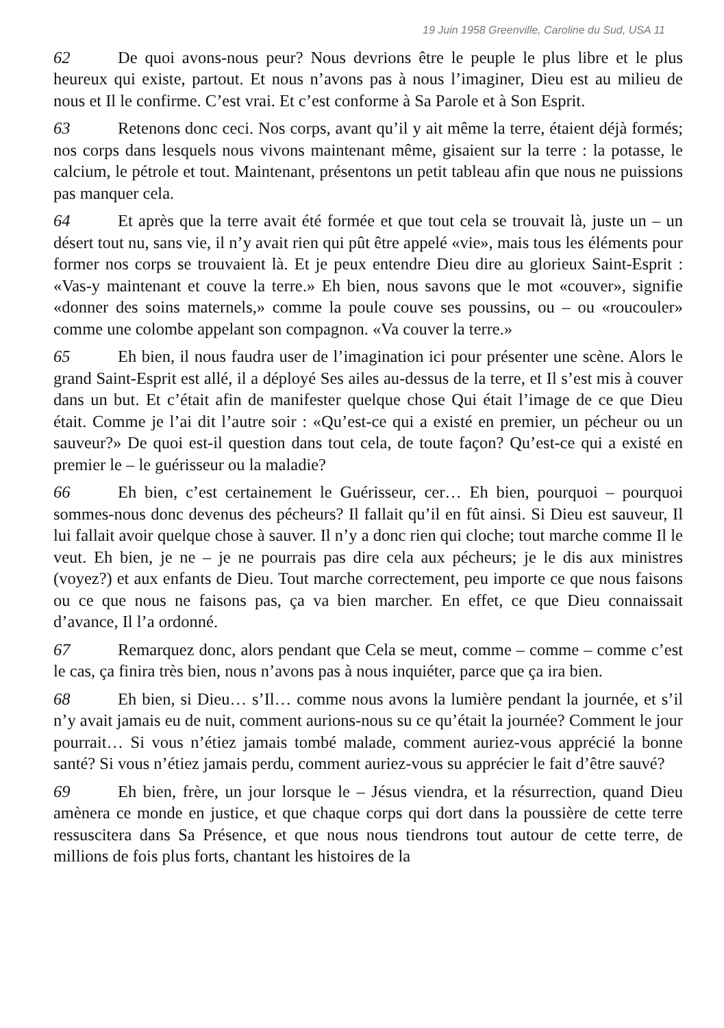19 Juin 1958 Greenville, Caroline du Sud, USA 11
62 De quoi avons-nous peur? Nous devrions être le peuple le plus libre et le plus heureux qui existe, partout. Et nous n’avons pas à nous l’imaginer, Dieu est au milieu de nous et Il le confirme. C’est vrai. Et c’est conforme à Sa Parole et à Son Esprit.
63 Retenons donc ceci. Nos corps, avant qu’il y ait même la terre, étaient déjà formés; nos corps dans lesquels nous vivons maintenant même, gisaient sur la terre : la potasse, le calcium, le pétrole et tout. Maintenant, présentons un petit tableau afin que nous ne puissions pas manquer cela.
64 Et après que la terre avait été formée et que tout cela se trouvait là, juste un – un désert tout nu, sans vie, il n’y avait rien qui pût être appelé «vie», mais tous les éléments pour former nos corps se trouvaient là. Et je peux entendre Dieu dire au glorieux Saint-Esprit : «Vas-y maintenant et couve la terre.» Eh bien, nous savons que le mot «couver», signifie «donner des soins maternels,» comme la poule couve ses poussins, ou – ou «roucouler» comme une colombe appelant son compagnon. «Va couver la terre.»
65 Eh bien, il nous faudra user de l’imagination ici pour présenter une scène. Alors le grand Saint-Esprit est allé, il a déployé Ses ailes au-dessus de la terre, et Il s’est mis à couver dans un but. Et c’était afin de manifester quelque chose Qui était l’image de ce que Dieu était. Comme je l’ai dit l’autre soir : «Qu’est-ce qui a existé en premier, un pécheur ou un sauveur?» De quoi est-il question dans tout cela, de toute façon? Qu’est-ce qui a existé en premier le – le guérisseur ou la maladie?
66 Eh bien, c’est certainement le Guérisseur, cer… Eh bien, pourquoi – pourquoi sommes-nous donc devenus des pécheurs? Il fallait qu’il en fût ainsi. Si Dieu est sauveur, Il lui fallait avoir quelque chose à sauver. Il n’y a donc rien qui cloche; tout marche comme Il le veut. Eh bien, je ne – je ne pourrais pas dire cela aux pécheurs; je le dis aux ministres (voyez?) et aux enfants de Dieu. Tout marche correctement, peu importe ce que nous faisons ou ce que nous ne faisons pas, ça va bien marcher. En effet, ce que Dieu connaissait d’avance, Il l’a ordonné.
67 Remarquez donc, alors pendant que Cela se meut, comme – comme – comme c’est le cas, ça finira très bien, nous n’avons pas à nous inquiéter, parce que ça ira bien.
68 Eh bien, si Dieu… s’Il… comme nous avons la lumière pendant la journée, et s’il n’y avait jamais eu de nuit, comment aurions-nous su ce qu’était la journée? Comment le jour pourrait… Si vous n’étiez jamais tombé malade, comment auriez-vous apprécié la bonne santé? Si vous n’étiez jamais perdu, comment auriez-vous su apprécier le fait d’être sauvé?
69 Eh bien, frère, un jour lorsque le – Jésus viendra, et la résurrection, quand Dieu amènera ce monde en justice, et que chaque corps qui dort dans la poussière de cette terre ressuscitera dans Sa Présence, et que nous nous tiendrons tout autour de cette terre, de millions de fois plus forts, chantant les histoires de la